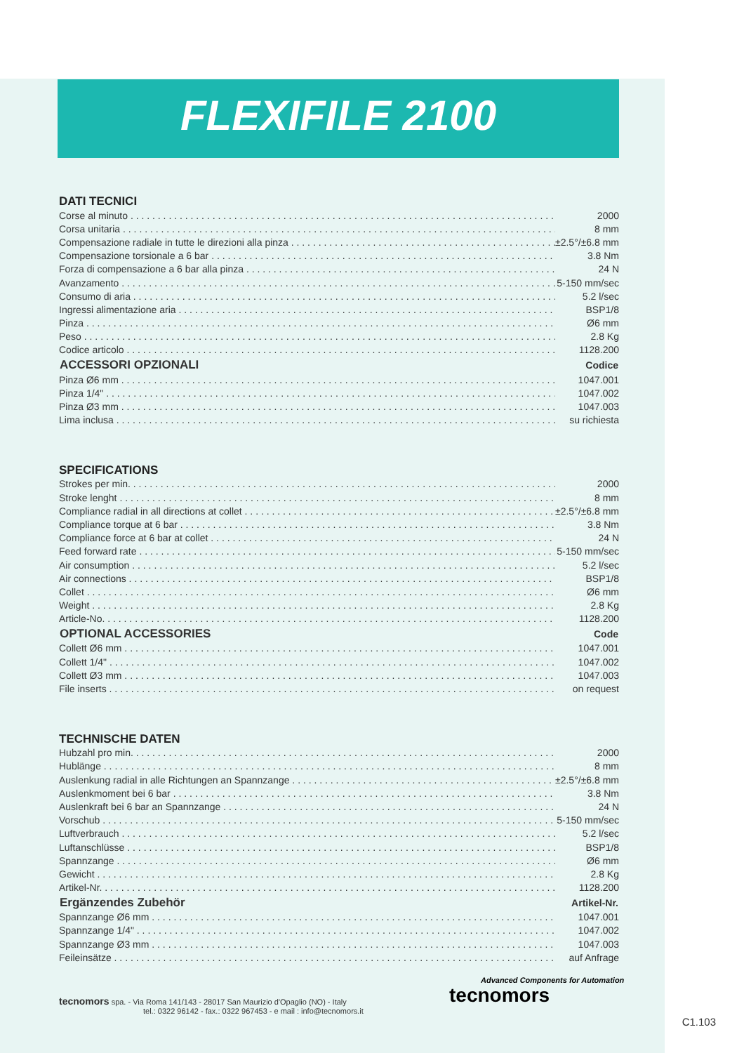FLEXIFILE 2100
DATI TECNICI
| Corse al minuto | 2000 |
| Corsa unitaria | 8 mm |
| Compensazione radiale in tutte le direzioni alla pinza | ±2.5°/±6.8 mm |
| Compensazione torsionale a 6 bar | 3.8 Nm |
| Forza di compensazione a 6 bar alla pinza | 24 N |
| Avanzamento | 5-150 mm/sec |
| Consumo di aria | 5.2 l/sec |
| Ingressi alimentazione aria | BSP1/8 |
| Pinza | Ø6 mm |
| Peso | 2.8 Kg |
| Codice articolo | 1128.200 |
| ACCESSORI OPZIONALI | Codice |
| Pinza Ø6 mm | 1047.001 |
| Pinza 1/4" | 1047.002 |
| Pinza Ø3 mm | 1047.003 |
| Lima inclusa | su richiesta |
SPECIFICATIONS
| Strokes per min. | 2000 |
| Stroke lenght | 8 mm |
| Compliance radial in all directions at collet | ±2.5°/±6.8 mm |
| Compliance torque at 6 bar | 3.8 Nm |
| Compliance force at 6 bar at collet | 24 N |
| Feed forward rate | 5-150 mm/sec |
| Air consumption | 5.2 l/sec |
| Air connections | BSP1/8 |
| Collet | Ø6 mm |
| Weight | 2.8 Kg |
| Article-No. | 1128.200 |
| OPTIONAL ACCESSORIES | Code |
| Collett Ø6 mm | 1047.001 |
| Collett 1/4" | 1047.002 |
| Collett Ø3 mm | 1047.003 |
| File inserts | on request |
TECHNISCHE DATEN
| Hubzahl pro min. | 2000 |
| Hublänge | 8 mm |
| Auslenkung radial in alle Richtungen an Spannzange | ±2.5°/±6.8 mm |
| Auslenkmoment bei 6 bar | 3.8 Nm |
| Auslenkraft bei 6 bar an Spannzange | 24 N |
| Vorschub | 5-150 mm/sec |
| Luftverbrauch | 5.2 l/sec |
| Luftanschlüsse | BSP1/8 |
| Spannzange | Ø6 mm |
| Gewicht | 2.8 Kg |
| Artikel-Nr. | 1128.200 |
| Ergänzendes Zubehör | Artikel-Nr. |
| Spannzange Ø6 mm | 1047.001 |
| Spannzange 1/4" | 1047.002 |
| Spannzange Ø3 mm | 1047.003 |
| Feileinsätze | auf Anfrage |
tecnomors spa. - Via Roma 141/143 - 28017 San Maurizio d'Opaglio (NO) - Italy
tel.: 0322 96142 - fax.: 0322 967453 - e mail : info@tecnomors.it
Advanced Components for Automation
tecnomors
C1.103